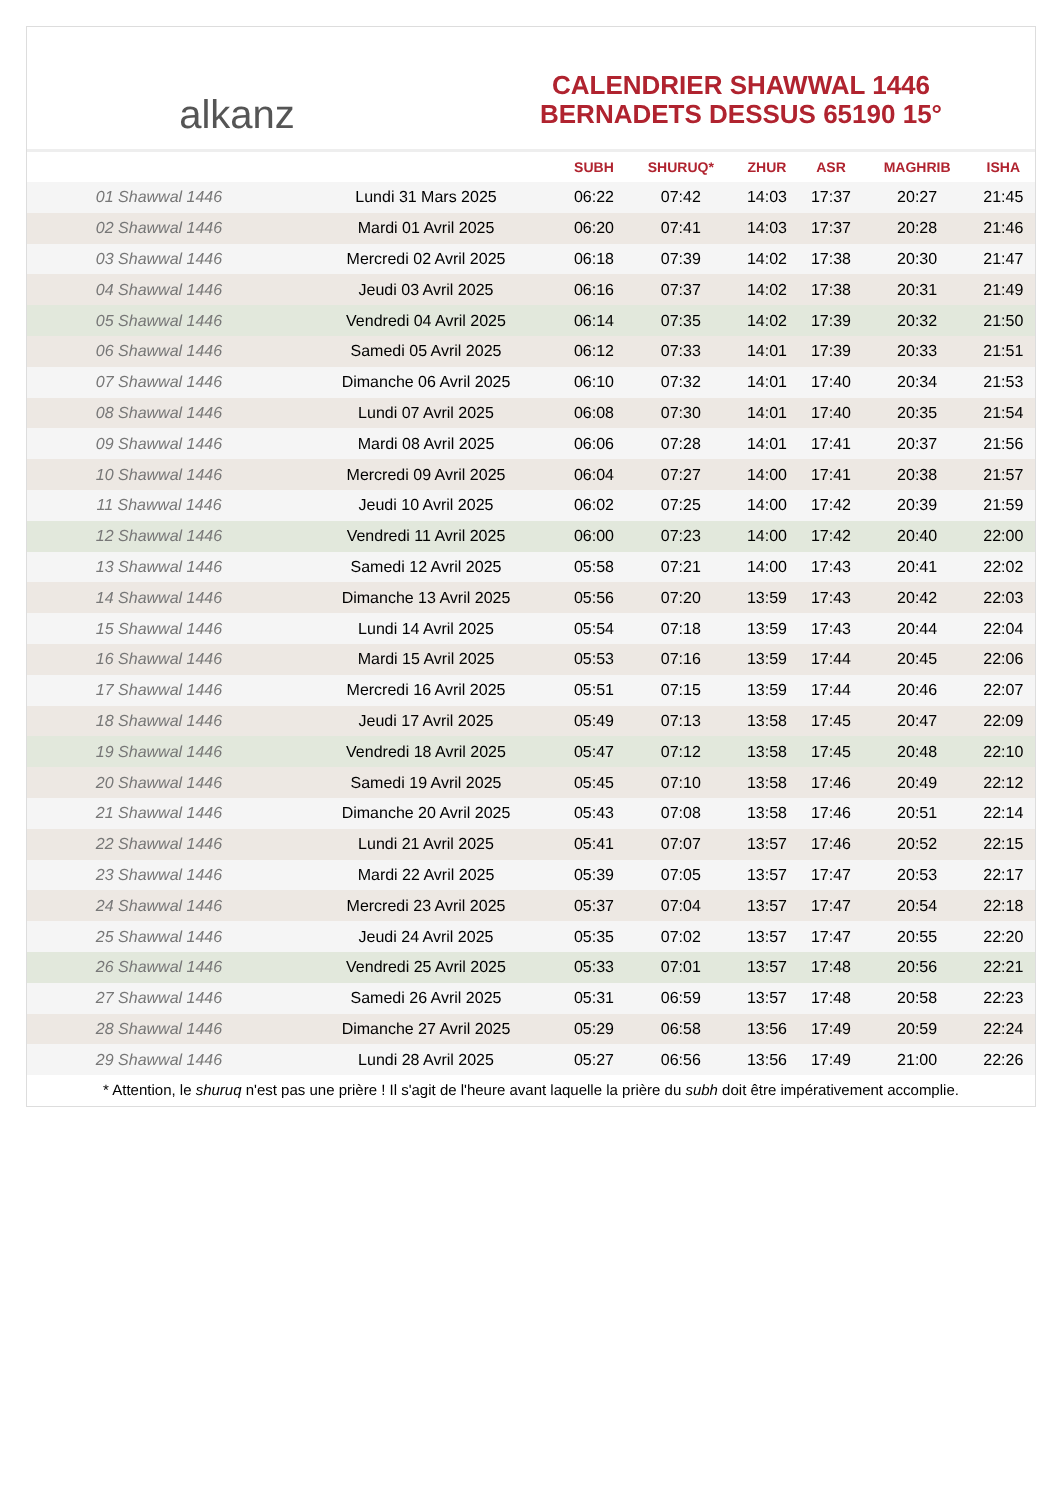alkanz
CALENDRIER SHAWWAL 1446
BERNADETS DESSUS 65190 15°
| | | SUBH | SHURUQ* | ZHUR | ASR | MAGHRIB | ISHA |
| --- | --- | --- | --- | --- | --- | --- | --- |
| 01 Shawwal 1446 | Lundi 31 Mars 2025 | 06:22 | 07:42 | 14:03 | 17:37 | 20:27 | 21:45 |
| 02 Shawwal 1446 | Mardi 01 Avril 2025 | 06:20 | 07:41 | 14:03 | 17:37 | 20:28 | 21:46 |
| 03 Shawwal 1446 | Mercredi 02 Avril 2025 | 06:18 | 07:39 | 14:02 | 17:38 | 20:30 | 21:47 |
| 04 Shawwal 1446 | Jeudi 03 Avril 2025 | 06:16 | 07:37 | 14:02 | 17:38 | 20:31 | 21:49 |
| 05 Shawwal 1446 | Vendredi 04 Avril 2025 | 06:14 | 07:35 | 14:02 | 17:39 | 20:32 | 21:50 |
| 06 Shawwal 1446 | Samedi 05 Avril 2025 | 06:12 | 07:33 | 14:01 | 17:39 | 20:33 | 21:51 |
| 07 Shawwal 1446 | Dimanche 06 Avril 2025 | 06:10 | 07:32 | 14:01 | 17:40 | 20:34 | 21:53 |
| 08 Shawwal 1446 | Lundi 07 Avril 2025 | 06:08 | 07:30 | 14:01 | 17:40 | 20:35 | 21:54 |
| 09 Shawwal 1446 | Mardi 08 Avril 2025 | 06:06 | 07:28 | 14:01 | 17:41 | 20:37 | 21:56 |
| 10 Shawwal 1446 | Mercredi 09 Avril 2025 | 06:04 | 07:27 | 14:00 | 17:41 | 20:38 | 21:57 |
| 11 Shawwal 1446 | Jeudi 10 Avril 2025 | 06:02 | 07:25 | 14:00 | 17:42 | 20:39 | 21:59 |
| 12 Shawwal 1446 | Vendredi 11 Avril 2025 | 06:00 | 07:23 | 14:00 | 17:42 | 20:40 | 22:00 |
| 13 Shawwal 1446 | Samedi 12 Avril 2025 | 05:58 | 07:21 | 14:00 | 17:43 | 20:41 | 22:02 |
| 14 Shawwal 1446 | Dimanche 13 Avril 2025 | 05:56 | 07:20 | 13:59 | 17:43 | 20:42 | 22:03 |
| 15 Shawwal 1446 | Lundi 14 Avril 2025 | 05:54 | 07:18 | 13:59 | 17:43 | 20:44 | 22:04 |
| 16 Shawwal 1446 | Mardi 15 Avril 2025 | 05:53 | 07:16 | 13:59 | 17:44 | 20:45 | 22:06 |
| 17 Shawwal 1446 | Mercredi 16 Avril 2025 | 05:51 | 07:15 | 13:59 | 17:44 | 20:46 | 22:07 |
| 18 Shawwal 1446 | Jeudi 17 Avril 2025 | 05:49 | 07:13 | 13:58 | 17:45 | 20:47 | 22:09 |
| 19 Shawwal 1446 | Vendredi 18 Avril 2025 | 05:47 | 07:12 | 13:58 | 17:45 | 20:48 | 22:10 |
| 20 Shawwal 1446 | Samedi 19 Avril 2025 | 05:45 | 07:10 | 13:58 | 17:46 | 20:49 | 22:12 |
| 21 Shawwal 1446 | Dimanche 20 Avril 2025 | 05:43 | 07:08 | 13:58 | 17:46 | 20:51 | 22:14 |
| 22 Shawwal 1446 | Lundi 21 Avril 2025 | 05:41 | 07:07 | 13:57 | 17:46 | 20:52 | 22:15 |
| 23 Shawwal 1446 | Mardi 22 Avril 2025 | 05:39 | 07:05 | 13:57 | 17:47 | 20:53 | 22:17 |
| 24 Shawwal 1446 | Mercredi 23 Avril 2025 | 05:37 | 07:04 | 13:57 | 17:47 | 20:54 | 22:18 |
| 25 Shawwal 1446 | Jeudi 24 Avril 2025 | 05:35 | 07:02 | 13:57 | 17:47 | 20:55 | 22:20 |
| 26 Shawwal 1446 | Vendredi 25 Avril 2025 | 05:33 | 07:01 | 13:57 | 17:48 | 20:56 | 22:21 |
| 27 Shawwal 1446 | Samedi 26 Avril 2025 | 05:31 | 06:59 | 13:57 | 17:48 | 20:58 | 22:23 |
| 28 Shawwal 1446 | Dimanche 27 Avril 2025 | 05:29 | 06:58 | 13:56 | 17:49 | 20:59 | 22:24 |
| 29 Shawwal 1446 | Lundi 28 Avril 2025 | 05:27 | 06:56 | 13:56 | 17:49 | 21:00 | 22:26 |
* Attention, le shuruq n'est pas une prière ! Il s'agit de l'heure avant laquelle la prière du subh doit être impérativement accomplie.